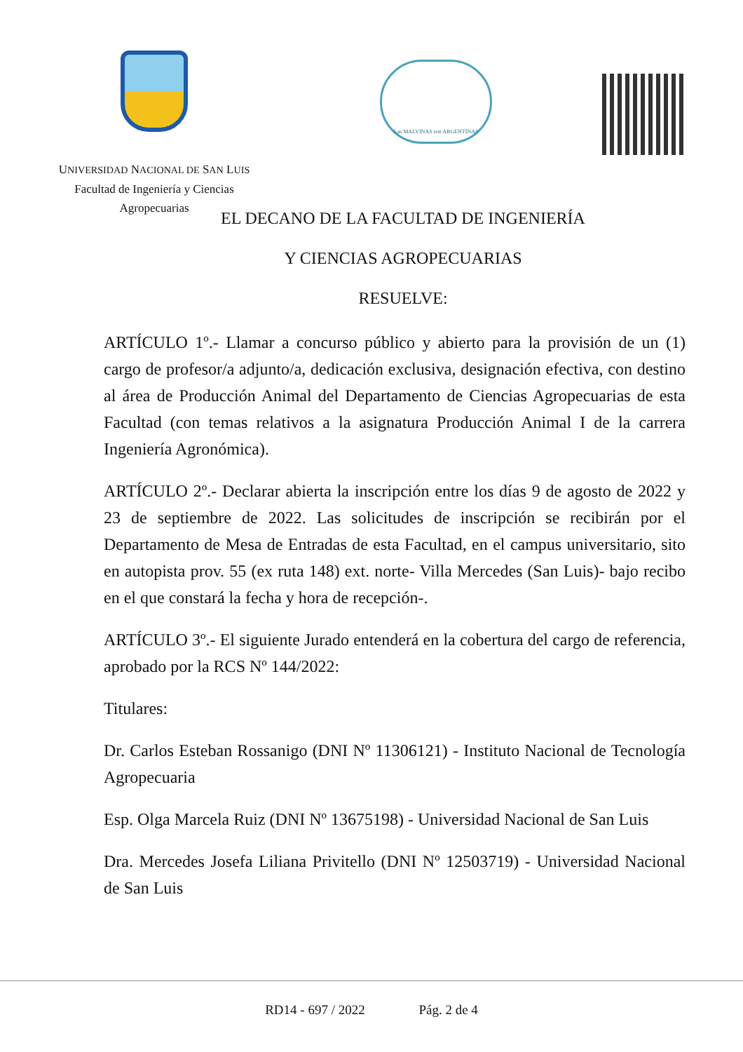UNIVERSIDAD NACIONAL DE SAN LUIS
Facultad de Ingeniería y Ciencias
Agropecuarias
Las MALVINAS son ARGENTINAS
EL DECANO DE LA FACULTAD DE INGENIERÍA
Y CIENCIAS AGROPECUARIAS
RESUELVE:
ARTÍCULO 1º.- Llamar a concurso público y abierto para la provisión de un (1) cargo de profesor/a adjunto/a, dedicación exclusiva, designación efectiva, con destino al área de Producción Animal del Departamento de Ciencias Agropecuarias de esta Facultad (con temas relativos a la asignatura Producción Animal I de la carrera Ingeniería Agronómica).
ARTÍCULO 2º.- Declarar abierta la inscripción entre los días 9 de agosto de 2022 y 23 de septiembre de 2022. Las solicitudes de inscripción se recibirán por el Departamento de Mesa de Entradas de esta Facultad, en el campus universitario, sito en autopista prov. 55 (ex ruta 148) ext. norte- Villa Mercedes (San Luis)- bajo recibo en el que constará la fecha y hora de recepción-.
ARTÍCULO 3º.- El siguiente Jurado entenderá en la cobertura del cargo de referencia, aprobado por la RCS Nº 144/2022:
Titulares:
Dr. Carlos Esteban Rossanigo (DNI Nº 11306121) - Instituto Nacional de Tecnología Agropecuaria
Esp. Olga Marcela Ruiz (DNI Nº 13675198) - Universidad Nacional de San Luis
Dra. Mercedes Josefa Liliana Privitello (DNI Nº 12503719) - Universidad Nacional de San Luis
RD14 - 697 / 2022 Pág. 2 de 4